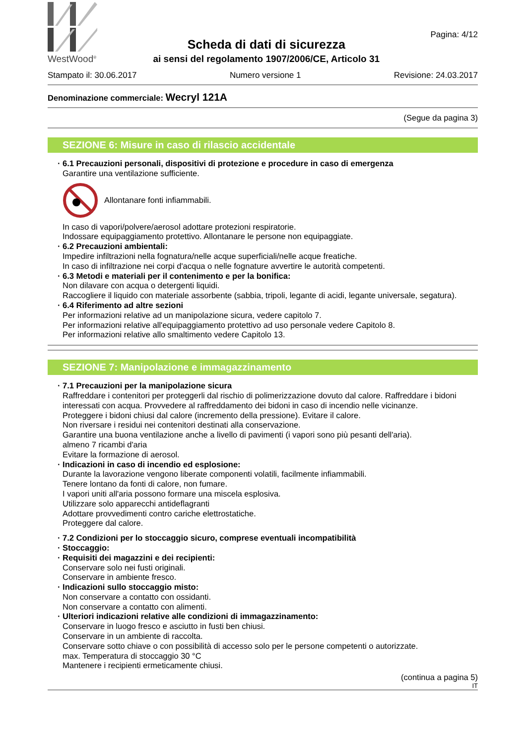WestWood<sup>®</sup>
Scheda di dati di sicurezza
ai sensi del regolamento 1907/2006/CE, Articolo 31
Pagina: 4/12
Stampato il: 30.06.2017 Numero versione 1 Revisione: 24.03.2017
Denominazione commerciale: Wecryl 121A
(Segue da pagina 3)
SEZIONE 6: Misure in caso di rilascio accidentale
· 6.1 Precauzioni personali, dispositivi di protezione e procedure in caso di emergenza
Garantire una ventilazione sufficiente.
Allontanare fonti infiammabili.
In caso di vapori/polvere/aerosol adottare protezioni respiratorie.
Indossare equipaggiamento protettivo. Allontanare le persone non equipaggiate.
· 6.2 Precauzioni ambientali:
Impedire infiltrazioni nella fognatura/nelle acque superficiali/nelle acque freatiche.
In caso di infiltrazione nei corpi d'acqua o nelle fognature avvertire le autorità competenti.
· 6.3 Metodi e materiali per il contenimento e per la bonifica:
Non dilavare con acqua o detergenti liquidi.
Raccogliere il liquido con materiale assorbente (sabbia, tripoli, legante di acidi, legante universale, segatura).
· 6.4 Riferimento ad altre sezioni
Per informazioni relative ad un manipolazione sicura, vedere capitolo 7.
Per informazioni relative all'equipaggiamento protettivo ad uso personale vedere Capitolo 8.
Per informazioni relative allo smaltimento vedere Capitolo 13.
SEZIONE 7: Manipolazione e immagazzinamento
· 7.1 Precauzioni per la manipolazione sicura
Raffreddare i contenitori per proteggerli dal rischio di polimerizzazione dovuto dal calore. Raffreddare i bidoni interessati con acqua. Provvedere al raffreddamento dei bidoni in caso di incendio nelle vicinanze.
Proteggere i bidoni chiusi dal calore (incremento della pressione). Evitare il calore.
Non riversare i residui nei contenitori destinati alla conservazione.
Garantire una buona ventilazione anche a livello di pavimenti (i vapori sono più pesanti dell'aria).
almeno 7 ricambi d'aria
Evitare la formazione di aerosol.
· Indicazioni in caso di incendio ed esplosione:
Durante la lavorazione vengono liberate componenti volatili, facilmente infiammabili.
Tenere lontano da fonti di calore, non fumare.
I vapori uniti all'aria possono formare una miscela esplosiva.
Utilizzare solo apparecchi antideflagranti
Adottare provvedimenti contro cariche elettrostatiche.
Proteggere dal calore.
· 7.2 Condizioni per lo stoccaggio sicuro, comprese eventuali incompatibilità
· Stoccaggio:
· Requisiti dei magazzini e dei recipienti:
Conservare solo nei fusti originali.
Conservare in ambiente fresco.
· Indicazioni sullo stoccaggio misto:
Non conservare a contatto con ossidanti.
Non conservare a contatto con alimenti.
· Ulteriori indicazioni relative alle condizioni di immagazzinamento:
Conservare in luogo fresco e asciutto in fusti ben chiusi.
Conservare in un ambiente di raccolta.
Conservare sotto chiave o con possibilità di accesso solo per le persone competenti o autorizzate.
max. Temperatura di stoccaggio 30 °C
Mantenere i recipienti ermeticamente chiusi.
(continua a pagina 5)
IT